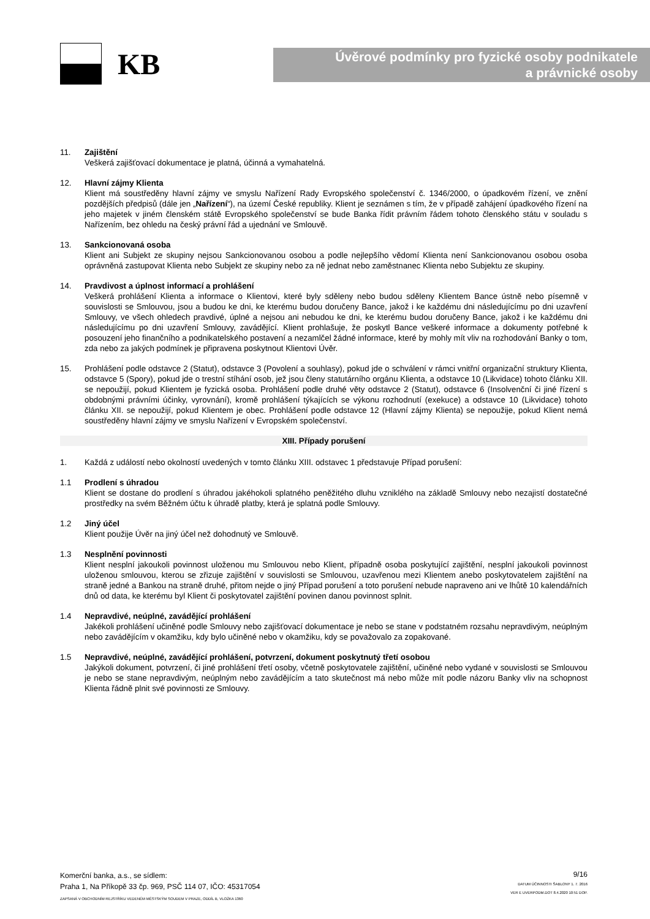KB
Úvěrové podmínky pro fyzické osoby podnikatele
a právnické osoby
11. Zajištění
Veškerá zajišťovací dokumentace je platná, účinná a vymahatelná.
12. Hlavní zájmy Klienta
Klient má soustředěny hlavní zájmy ve smyslu Nařízení Rady Evropského společenství č. 1346/2000, o úpadkovém řízení, ve znění pozdějších předpisů (dále jen „Nařízení“), na území České republiky. Klient je seznámen s tím, že v případě zahájení úpadkového řízení na jeho majetek v jiném členském státě Evropského společenství se bude Banka řídit právním řádem tohoto členského státu v souladu s Nařízením, bez ohledu na český právní řád a ujednání ve Smlouvě.
13. Sankcionovaná osoba
Klient ani Subjekt ze skupiny nejsou Sankcionovanou osobou a podle nejlepšího vědomí Klienta není Sankcionovanou osobou osoba oprávněná zastupovat Klienta nebo Subjekt ze skupiny nebo za ně jednat nebo zaměstnanec Klienta nebo Subjektu ze skupiny.
14. Pravdivost a úplnost informací a prohlášení
Veškerá prohlášení Klienta a informace o Klientovi, které byly sděleny nebo budou sděleny Klientem Bance ústně nebo písemně v souvislosti se Smlouvou, jsou a budou ke dni, ke kterému budou doručeny Bance, jakož i ke každému dni následujícímu po dni uzavření Smlouvy, ve všech ohledech pravdivé, úplné a nejsou ani nebudou ke dni, ke kterému budou doručeny Bance, jakož i ke každému dni následujícímu po dni uzavření Smlouvy, zavádějící. Klient prohlašuje, že poskytl Bance veškeré informace a dokumenty potřebné k posouzení jeho finančního a podnikatelského postavení a nezamlčel žádné informace, které by mohly mít vliv na rozhodování Banky o tom, zda nebo za jakých podmínek je připravena poskytnout Klientovi Úvěr.
15. Prohlášení podle odstavce 2 (Statut), odstavce 3 (Povolení a souhlasy), pokud jde o schválení v rámci vnitřní organizační struktury Klienta, odstavce 5 (Spory), pokud jde o trestní stíhání osob, jež jsou členy statutárního orgánu Klienta, a odstavce 10 (Likvidace) tohoto článku XII. se nepoužijí, pokud Klientem je fyzická osoba. Prohlášení podle druhé věty odstavce 2 (Statut), odstavce 6 (Insolvenční či jiné řízení s obdobnými právními účinky, vyrovnání), kromě prohlášení týkajících se výkonu rozhodnutí (exekuce) a odstavce 10 (Likvidace) tohoto článku XII. se nepoužijí, pokud Klientem je obec. Prohlášení podle odstavce 12 (Hlavní zájmy Klienta) se nepoužije, pokud Klient nemá soustředěny hlavní zájmy ve smyslu Nařízení v Evropském společenství.
XIII. Případy porušení
1. Každá z událostí nebo okolností uvedených v tomto článku XIII. odstavec 1 představuje Případ porušení:
1.1 Prodlení s úhradou
Klient se dostane do prodlení s úhradou jakéhokoli splatného peněžitého dluhu vzniklého na základě Smlouvy nebo nezajistí dostatečné prostředky na svém Běžném účtu k úhradě platby, která je splatná podle Smlouvy.
1.2 Jiný účel
Klient použije Úvěr na jiný účel než dohodnutý ve Smlouvě.
1.3 Nesplnění povinnosti
Klient nesplní jakoukoli povinnost uloženou mu Smlouvou nebo Klient, případně osoba poskytující zajištění, nesplní jakoukoli povinnost uloženou smlouvou, kterou se zřizuje zajištění v souvislosti se Smlouvou, uzavřenou mezi Klientem anebo poskytovatelem zajištění na straně jedné a Bankou na straně druhé, přitom nejde o jiný Případ porušení a toto porušení nebude napraveno ani ve lhůtě 10 kalendářních dnů od data, ke kterému byl Klient či poskytovatel zajištění povinen danou povinnost splnit.
1.4 Nepravdivé, neúplné, zavádějící prohlášení
Jakékoli prohlášení učiněné podle Smlouvy nebo zajišťovací dokumentace je nebo se stane v podstatném rozsahu nepravdivým, neúplným nebo zavádějícím v okamžiku, kdy bylo učiněné nebo v okamžiku, kdy se považovalo za zopakované.
1.5 Nepravdivé, neúplné, zavádějící prohlášení, potvrzení, dokument poskytnutý třetí osobou
Jakýkoli dokument, potvrzení, či jiné prohlášení třetí osoby, včetně poskytovatele zajištění, učiněné nebo vydané v souvislosti se Smlouvou je nebo se stane nepravdivým, neúplným nebo zavádějícím a tato skutečnost má nebo může mít podle názoru Banky vliv na schopnost Klienta řádně plnit své povinnosti ze Smlouvy.
Komerční banka, a.s., se sídlem:
Praha 1, Na Příkopě 33 čp. 969, PSČ 114 07, IČO: 45317054
ZAPSANÁ V OBCHODNÍM REJSTŘÍKU VEDENÉM MĚSTSKÝM SOUDEM V PRAZE, ODDÍL B, VLOŽKA 1360
9/16
DATUM ÚČINNOSTI ŠABLONY 1. 7. 2016
VER E UVERPODM.DOT 8.4.2020 10:51 DOP.